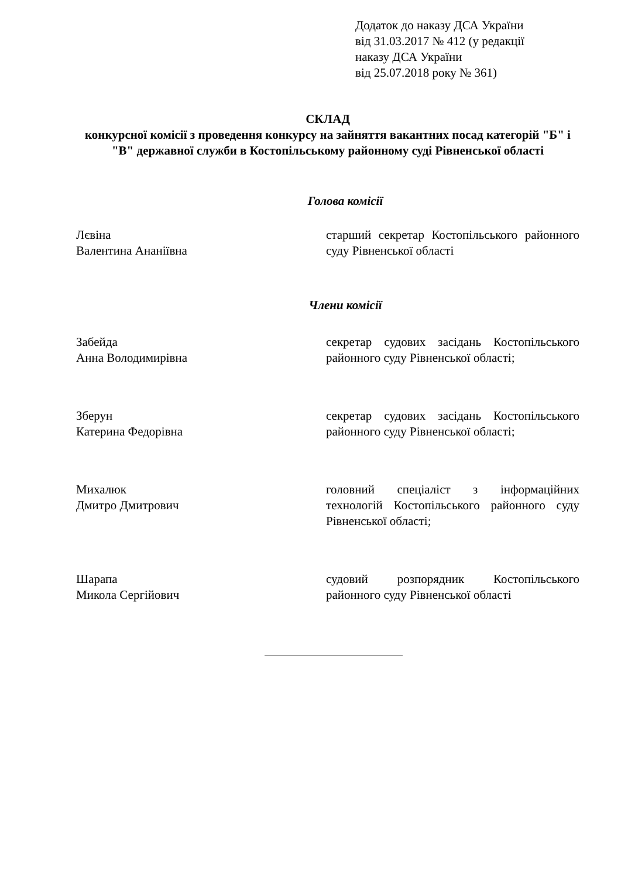Додаток до наказу ДСА України
від 31.03.2017 № 412 (у редакції
наказу ДСА України
від 25.07.2018 року № 361)
СКЛАД
конкурсної комісії з проведення конкурсу на зайняття вакантних посад категорій "Б" і "В" державної служби в Костопільському районному суді Рівненської області
Голова комісії
Лєвіна
Валентина Ананіївна
старший секретар Костопільського районного суду Рівненської області
Члени комісії
Забейда
Анна Володимирівна
секретар судових засідань Костопільського районного суду Рівненської області;
Зберун
Катерина Федорівна
секретар судових засідань Костопільського районного суду Рівненської області;
Михалюк
Дмитро Дмитрович
головний спеціаліст з інформаційних технологій Костопільського районного суду Рівненської області;
Шарапа
Микола Сергійович
судовий розпорядник Костопільського районного суду Рівненської області